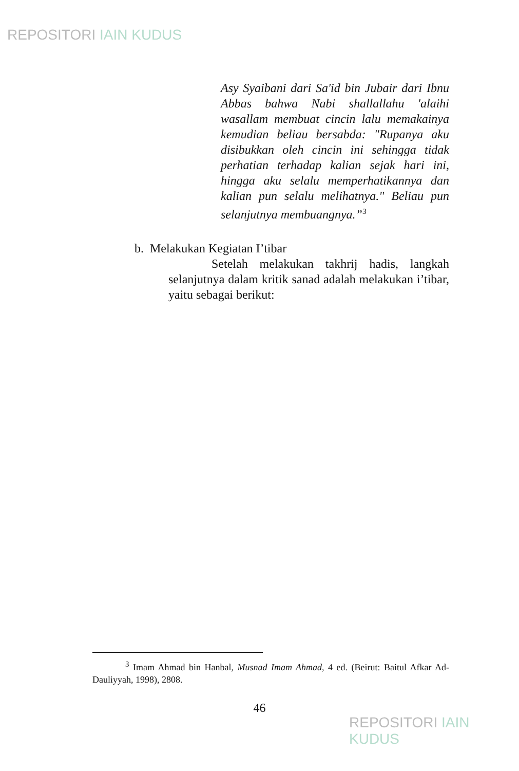REPOSITORI IAIN KUDUS
Asy Syaibani dari Sa'id bin Jubair dari Ibnu Abbas bahwa Nabi shallallahu 'alaihi wasallam membuat cincin lalu memakainya kemudian beliau bersabda: "Rupanya aku disibukkan oleh cincin ini sehingga tidak perhatian terhadap kalian sejak hari ini, hingga aku selalu memperhatikannya dan kalian pun selalu melihatnya." Beliau pun selanjutnya membuangnya.”<sup>3</sup>
b. Melakukan Kegiatan I’tibar
Setelah melakukan takhrij hadis, langkah selanjutnya dalam kritik sanad adalah melakukan i’tibar, yaitu sebagai berikut:
<sup>3</sup> Imam Ahmad bin Hanbal, Musnad Imam Ahmad, 4 ed. (Beirut: Baitul Afkar Ad-Dauliyyah, 1998), 2808.
46
REPOSITORI IAIN KUDUS